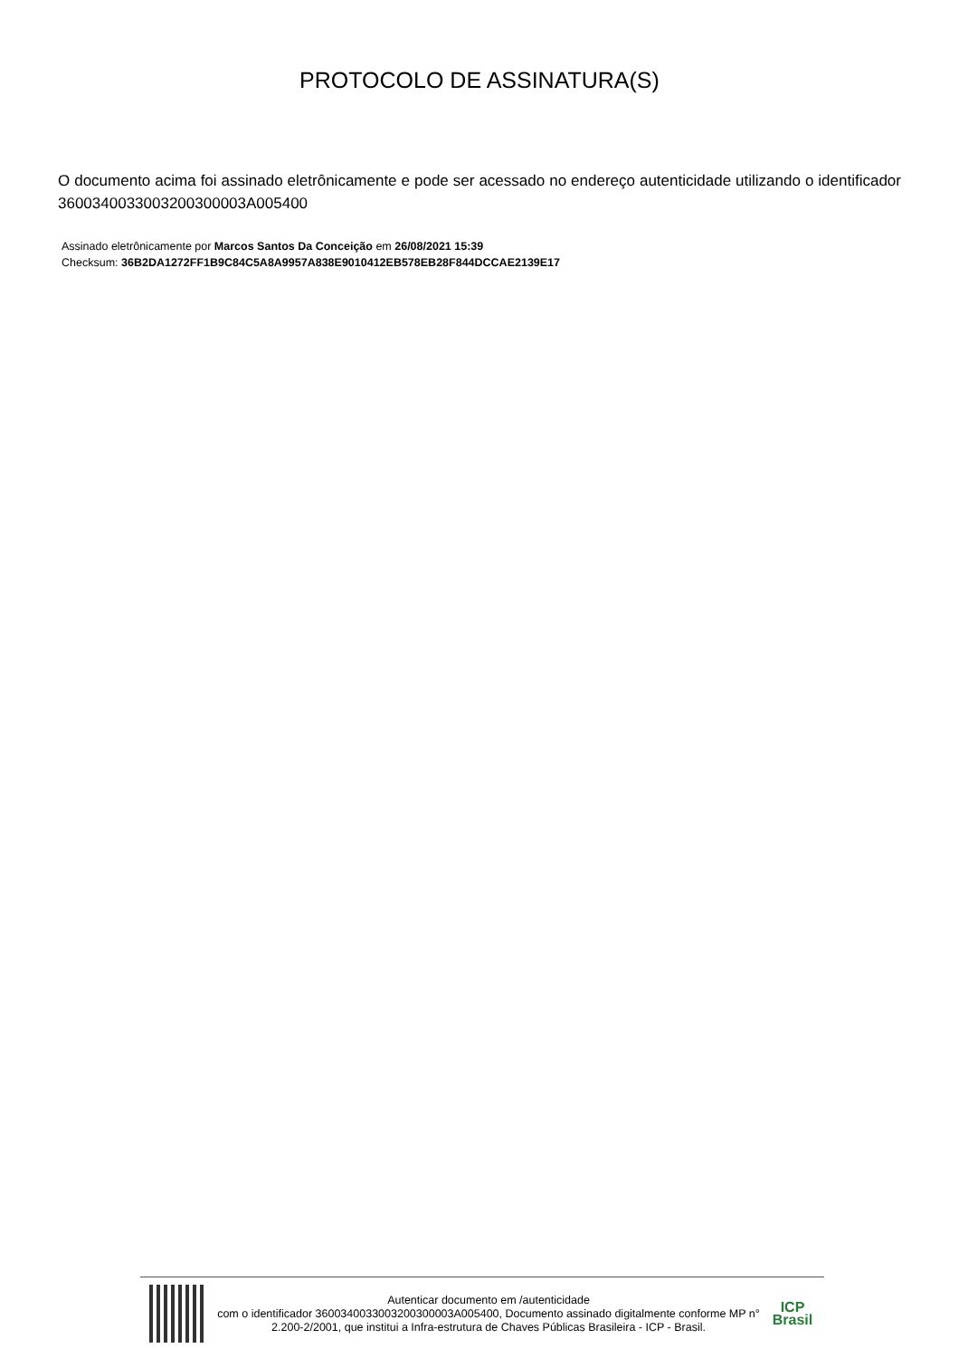PROTOCOLO DE ASSINATURA(S)
O documento acima foi assinado eletrônicamente e pode ser acessado no endereço autenticidade utilizando o identificador 3600340033003200300003A005400
Assinado eletrônicamente por Marcos Santos Da Conceição em 26/08/2021 15:39
Checksum: 36B2DA1272FF1B9C84C5A8A9957A838E9010412EB578EB28F844DCCAE2139E17
Autenticar documento em /autenticidade
com o identificador 3600340033003200300003A005400, Documento assinado digitalmente conforme MP n° 2.200-2/2001, que institui a Infra-estrutura de Chaves Públicas Brasileira - ICP - Brasil.
ICP
Brasil